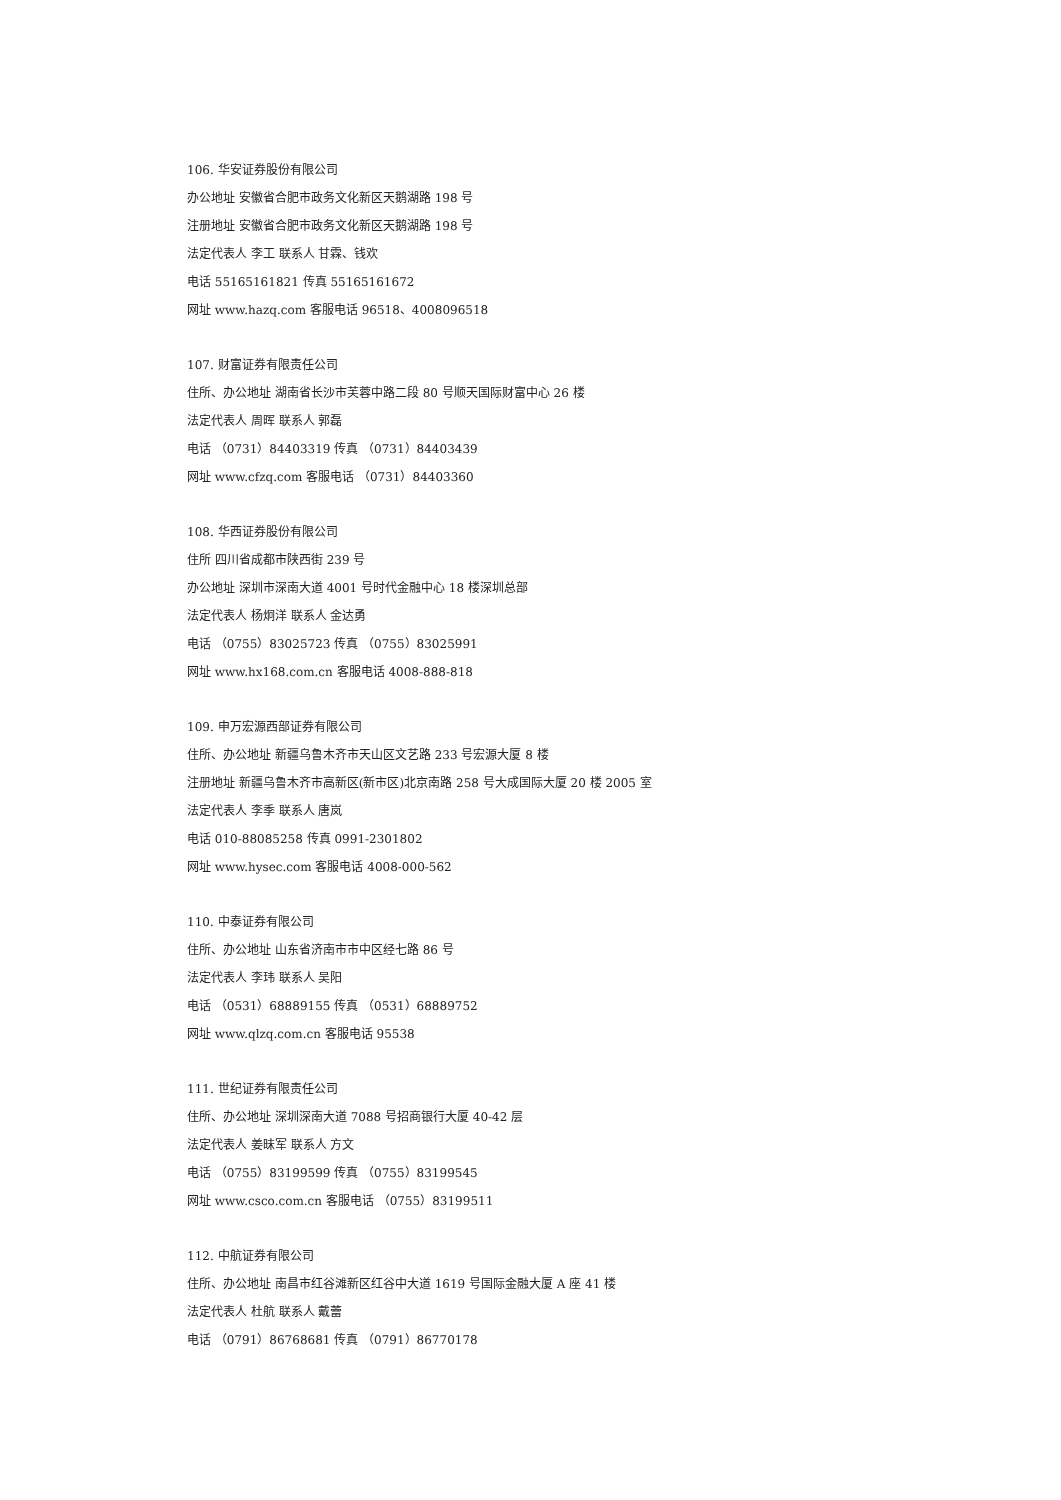106. 华安证券股份有限公司
办公地址 安徽省合肥市政务文化新区天鹅湖路 198 号
注册地址 安徽省合肥市政务文化新区天鹅湖路 198 号
法定代表人 李工 联系人 甘霖、钱欢
电话 55165161821 传真 55165161672
网址 www.hazq.com 客服电话 96518、4008096518
107. 财富证券有限责任公司
住所、办公地址 湖南省长沙市芙蓉中路二段 80 号顺天国际财富中心 26 楼
法定代表人 周晖 联系人 郭磊
电话 （0731）84403319 传真 （0731）84403439
网址 www.cfzq.com 客服电话 （0731）84403360
108. 华西证券股份有限公司
住所 四川省成都市陕西街 239 号
办公地址 深圳市深南大道 4001 号时代金融中心 18 楼深圳总部
法定代表人 杨炯洋 联系人 金达勇
电话 （0755）83025723 传真 （0755）83025991
网址 www.hx168.com.cn 客服电话 4008-888-818
109. 申万宏源西部证券有限公司
住所、办公地址 新疆乌鲁木齐市天山区文艺路 233 号宏源大厦 8 楼
注册地址 新疆乌鲁木齐市高新区(新市区)北京南路 258 号大成国际大厦 20 楼 2005 室
法定代表人 李季 联系人 唐岚
电话 010-88085258 传真 0991-2301802
网址 www.hysec.com 客服电话 4008-000-562
110. 中泰证券有限公司
住所、办公地址 山东省济南市市中区经七路 86 号
法定代表人 李玮 联系人 吴阳
电话 （0531）68889155 传真 （0531）68889752
网址 www.qlzq.com.cn 客服电话 95538
111. 世纪证券有限责任公司
住所、办公地址 深圳深南大道 7088 号招商银行大厦 40-42 层
法定代表人 姜昧军 联系人 方文
电话 （0755）83199599 传真 （0755）83199545
网址 www.csco.com.cn 客服电话 （0755）83199511
112. 中航证券有限公司
住所、办公地址 南昌市红谷滩新区红谷中大道 1619 号国际金融大厦 A 座 41 楼
法定代表人 杜航 联系人 戴蕾
电话 （0791）86768681 传真 （0791）86770178